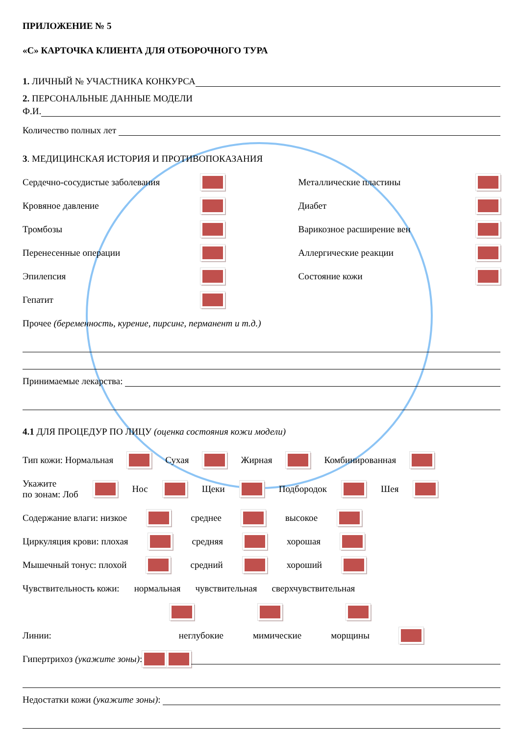ПРИЛОЖЕНИЕ № 5
«С» КАРТОЧКА КЛИЕНТА ДЛЯ ОТБОРОЧНОГО ТУРА
1. ЛИЧНЫЙ № УЧАСТНИКА КОНКУРСА
2. ПЕРСОНАЛЬНЫЕ ДАННЫЕ МОДЕЛИ
Ф.И.
Количество полных лет
3. МЕДИЦИНСКАЯ ИСТОРИЯ И ПРОТИВОПОКАЗАНИЯ
Сердечно-сосудистые заболевания
Кровяное давление
Тромбозы
Перенесенные операции
Эпилепсия
Гепатит
Металлические пластины
Диабет
Варикозное расширение вен
Аллергические реакции
Состояние кожи
Прочее (беременность, курение, пирсинг, перманент и т.д.)
Принимаемые лекарства:
4.1 ДЛЯ ПРОЦЕДУР ПО ЛИЦУ (оценка состояния кожи модели)
Тип кожи: Нормальная Сухая Жирная Комбинированная
Укажите
по зонам: Лоб Нос Щеки Подбородок Шея
Содержание влаги: низкое среднее высокое
Циркуляция крови: плохая средняя хорошая
Мышечный тонус: плохой средний хороший
Чувствительность кожи: нормальная чувствительная сверхчувствительная
Линии: неглубокие мимические морщины
Гипертрихоз (укажите зоны):
Недостатки кожи (укажите зоны):